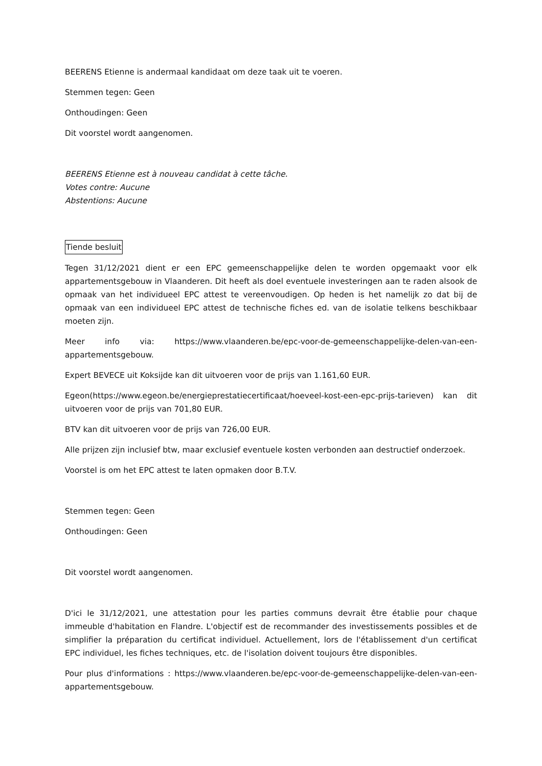BEERENS Etienne is andermaal kandidaat om deze taak uit te voeren.
Stemmen tegen: Geen
Onthoudingen: Geen
Dit voorstel wordt aangenomen.
BEERENS Etienne est à nouveau candidat à cette tâche.
Votes contre: Aucune
Abstentions: Aucune
Tiende besluit
Tegen 31/12/2021 dient er een EPC gemeenschappelijke delen te worden opgemaakt voor elk appartementsgebouw in Vlaanderen. Dit heeft als doel eventuele investeringen aan te raden alsook de opmaak van het individueel EPC attest te vereenvoudigen. Op heden is het namelijk zo dat bij de opmaak van een individueel EPC attest de technische fiches ed. van de isolatie telkens beschikbaar moeten zijn.
Meer info via: https://www.vlaanderen.be/epc-voor-de-gemeenschappelijke-delen-van-een-appartementsgebouw.
Expert BEVECE uit Koksijde kan dit uitvoeren voor de prijs van 1.161,60 EUR.
Egeon(https://www.egeon.be/energieprestatiecertificaat/hoeveel-kost-een-epc-prijs-tarieven) kan dit uitvoeren voor de prijs van 701,80 EUR.
BTV kan dit uitvoeren voor de prijs van 726,00 EUR.
Alle prijzen zijn inclusief btw, maar exclusief eventuele kosten verbonden aan destructief onderzoek.
Voorstel is om het EPC attest te laten opmaken door B.T.V.
Stemmen tegen: Geen
Onthoudingen: Geen
Dit voorstel wordt aangenomen.
D'ici le 31/12/2021, une attestation pour les parties communs devrait être établie pour chaque immeuble d'habitation en Flandre. L'objectif est de recommander des investissements possibles et de simplifier la préparation du certificat individuel. Actuellement, lors de l'établissement d'un certificat EPC individuel, les fiches techniques, etc. de l'isolation doivent toujours être disponibles.
Pour plus d'informations : https://www.vlaanderen.be/epc-voor-de-gemeenschappelijke-delen-van-een-appartementsgebouw.